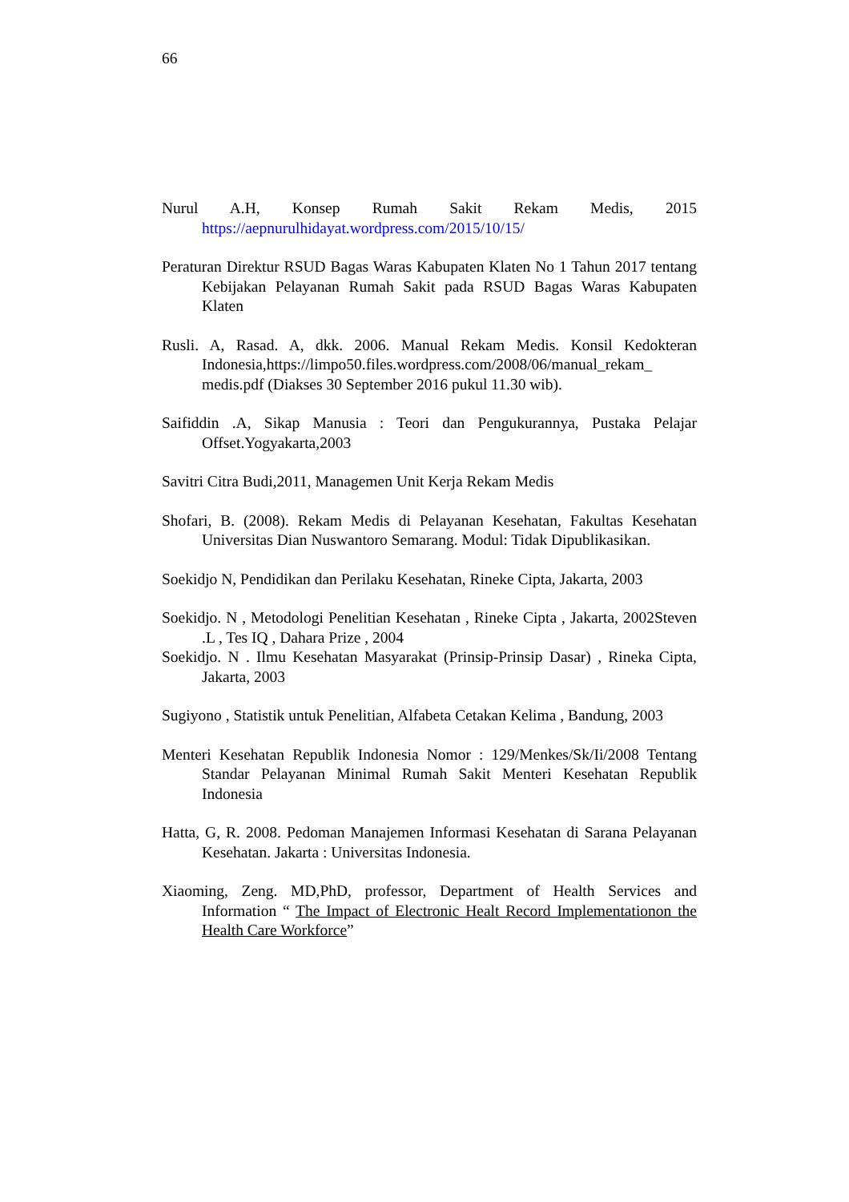66
Nurul A.H, Konsep Rumah Sakit Rekam Medis, 2015 https://aepnurulhidayat.wordpress.com/2015/10/15/
Peraturan Direktur RSUD Bagas Waras Kabupaten Klaten No 1 Tahun 2017 tentang Kebijakan Pelayanan Rumah Sakit pada RSUD Bagas Waras Kabupaten Klaten
Rusli. A, Rasad. A, dkk. 2006. Manual Rekam Medis. Konsil Kedokteran Indonesia,https://limpo50.files.wordpress.com/2008/06/manual_rekam_ medis.pdf (Diakses 30 September 2016 pukul 11.30 wib).
Saifiddin .A, Sikap Manusia : Teori dan Pengukurannya, Pustaka Pelajar Offset.Yogyakarta,2003
Savitri Citra Budi,2011, Managemen Unit Kerja Rekam Medis
Shofari, B. (2008). Rekam Medis di Pelayanan Kesehatan, Fakultas Kesehatan Universitas Dian Nuswantoro Semarang. Modul: Tidak Dipublikasikan.
Soekidjo N, Pendidikan dan Perilaku Kesehatan, Rineke Cipta, Jakarta, 2003
Soekidjo. N , Metodologi Penelitian Kesehatan , Rineke Cipta , Jakarta, 2002Steven .L , Tes IQ , Dahara Prize , 2004
Soekidjo. N . Ilmu Kesehatan Masyarakat (Prinsip-Prinsip Dasar) , Rineka Cipta, Jakarta, 2003
Sugiyono , Statistik untuk Penelitian, Alfabeta Cetakan Kelima , Bandung, 2003
Menteri Kesehatan Republik Indonesia Nomor : 129/Menkes/Sk/Ii/2008 Tentang Standar Pelayanan Minimal Rumah Sakit Menteri Kesehatan Republik Indonesia
Hatta, G, R. 2008. Pedoman Manajemen Informasi Kesehatan di Sarana Pelayanan Kesehatan. Jakarta : Universitas Indonesia.
Xiaoming, Zeng. MD,PhD, professor, Department of Health Services and Information “ The Impact of Electronic Healt Record Implementationon the Health Care Workforce”